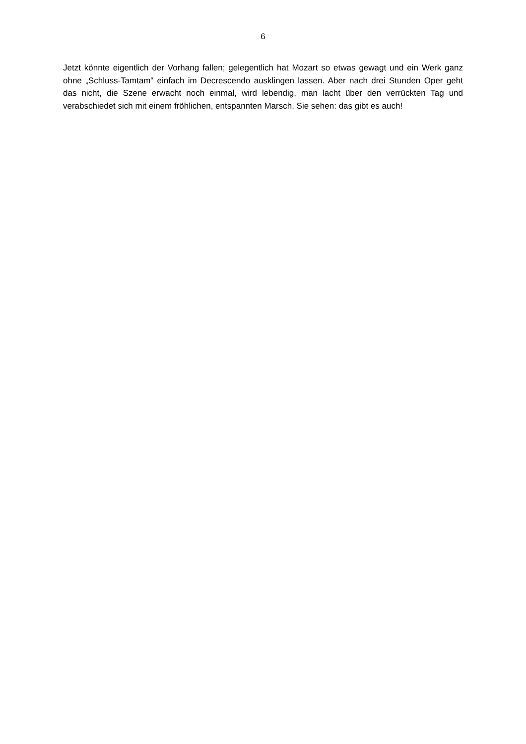6
Jetzt könnte eigentlich der Vorhang fallen; gelegentlich hat Mozart so etwas gewagt und ein Werk ganz ohne „Schluss-Tamtam“ einfach im Decrescendo ausklingen lassen. Aber nach drei Stunden Oper geht das nicht, die Szene erwacht noch einmal, wird lebendig, man lacht über den verrückten Tag und verabschiedet sich mit einem fröhlichen, entspannten Marsch. Sie sehen: das gibt es auch!